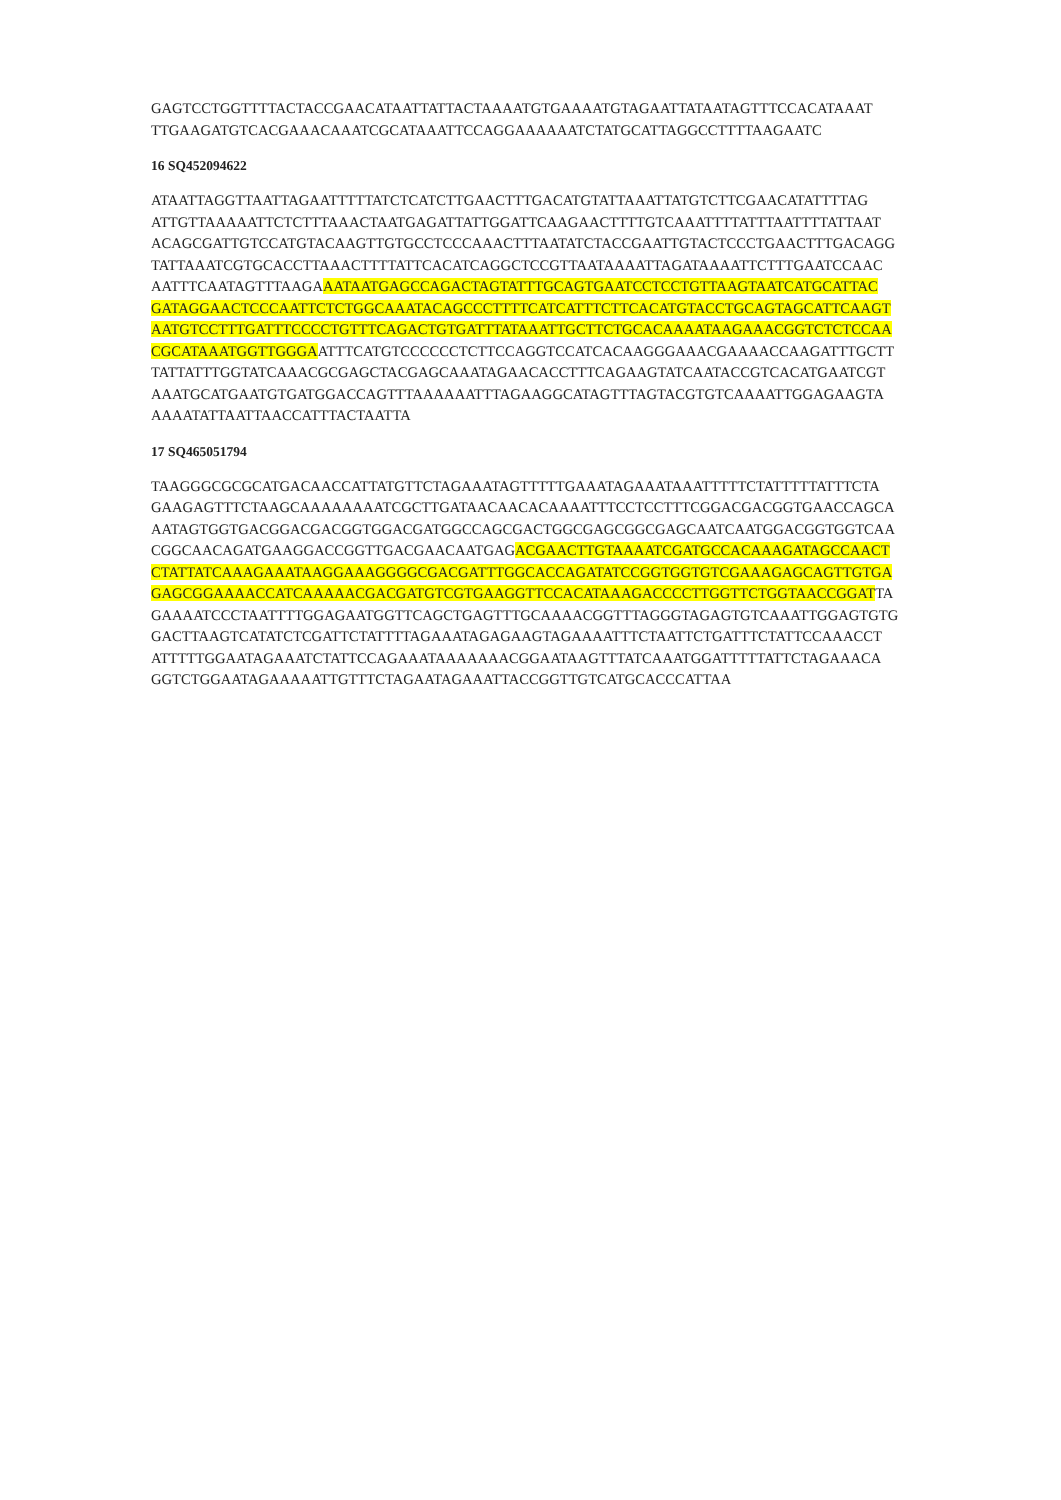GAGTCCTGGTTTTACTACCGAACATAATTATTACTAAAATGTGAAAATGTAGAATTATAATAGTTTCCACATAAAT
TTGAAGATGTCACGAAACAAATCGCATAAATTCCAGGAAAAAATCTATGCATTAGGCCTTTTAAGAATC
16 SQ452094622
ATAATTAGGTTAATTAGAATTTTTATCTCATCTTGAACTTTGACATGTATTAAATTATGTCTTCGAACATATTTTAG
ATTGTTAAAAATTCTCTTTAAACTAATGAGATTATTGGATTCAAGAACTTTTGTCAAATTTTATTTAATTTTATTAAT
ACAGCGATTGTCCATGTACAAGTTGTGCCTCCCAAACTTTAATATCTACCGAATTGTACTCCCTGAACTTTGACAGG
TATTAAATCGTGCACCTTAAACTTTTATTCACATCAGGCTCCGTTAATAAAATTAGATAAAATTCTTTGAATCCAAC
AATTTCAATAGTTTAAGAAATAATGAGCCAGACTAGTATTTGCAGTGAATCCTCCTGTTAAGTAATCATGCATTAC
GATAGGAACTCCCAATTCTCTGGCAAATACAGCCCTTTTCATCATTTCTTCACATGTACCTGCAGTAGCATTCAAGT
AATGTCCTTTGATTTCCCCTGTTTCAGACTGTGATTTATAAATTGCTTCTGCACAAAATAAGAAACGGTCTCTCCAA
CGCATAAATGGTTGGGAATTTCATGTCCCCCCTCTTCCAGGTCCATCACAAGGGAAACGAAAACCAAGATTTGCTT
TATTATTTGGTATCAAACGCGAGCTACGAGCAAATAGAACACCTTTCAGAAGTATCAATACCGTCACATGAATCGT
AAATGCATGAATGTGATGGACCAGTTTAAAAAATTTAGAAGGCATAGTTTAGTACGTGTCAAAATTGGAGAAGTA
AAAATATTAATTAACCATTTACTAATTA
17 SQ465051794
TAAGGGCGCGCATGACAACCATTATGTTCTAGAAATAGTTTTTGAAATAGAAATAAATTTTTCTATTTTTATTTCTA
GAAGAGTTTCTAAGCAAAAAAAATCGCTTGATAACAACACAAAATTTCCTCCTTTCGGACGACGGTGAACCAGCA
AATAGTGGTGACGGACGACGGTGGACGATGGCCAGCGACTGGCGAGCGGCGAGCAATCAATGGACGGTGGTCAA
CGGCAACAGATGAAGGACCGGTTGACGAACAATGAGACGAACTTGTAAAATCGATGCCACAAAGATAGCCAACT
CTATTATCAAAGAAATAAGGAAAGGGGCGACGATTTGGCACCAGATATCCGGTGGTGTCGAAAGAGCAGTTGTGA
GAGCGGAAAACCATCAAAAACGACGATGTCGTGAAGGTTCCACATAAAGACCCCTTGGTTCTGGTAACCGGATTA
GAAAATCCCTAATTTTGGAGAATGGTTCAGCTGAGTTTGCAAAACGGTTTAGGGTAGAGTGTCAAATTGGAGTGTG
GACTTAAGTCATATCTCGATTCTATTTTAGAAATAGAGAAGTAGAAAATTTCTAATTCTGATTTCTATTCCAAACCT
ATTTTTGGAATAGAAATCTATTCCAGAAATAAAAAAACGGAATAAGTTTATCAAATGGATTTTTATTCTAGAAACA
GGTCTGGAATAGAAAAATTGTTTCTAGAATAGAAATTACCGGTTGTCATGCACCCATTAA